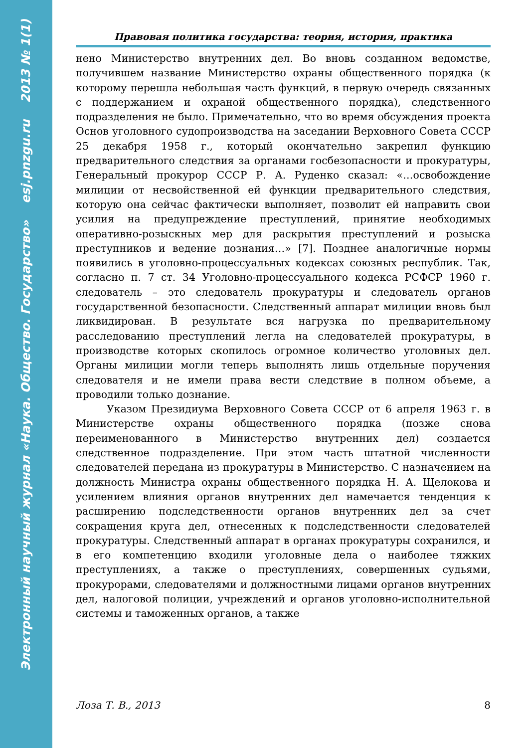Электронный научный журнал «Наука. Общество. Государство» esj.pnzgu.ru 2013 № 1(1)
Правовая политика государства: теория, история, практика
нено Министерство внутренних дел. Во вновь созданном ведомстве, получившем название Министерство охраны общественного порядка (к которому перешла небольшая часть функций, в первую очередь связанных с поддержанием и охраной общественного порядка), следственного подразделения не было. Примечательно, что во время обсуждения проекта Основ уголовного судопроизводства на заседании Верховного Совета СССР 25 декабря 1958 г., который окончательно закрепил функцию предварительного следствия за органами госбезопасности и прокуратуры, Генеральный прокурор СССР Р. А. Руденко сказал: «…освобождение милиции от несвойственной ей функции предварительного следствия, которую она сейчас фактически выполняет, позволит ей направить свои усилия на предупреждение преступлений, принятие необходимых оперативно-розыскных мер для раскрытия преступлений и розыска преступников и ведение дознания…» [7]. Позднее аналогичные нормы появились в уголовно-процессуальных кодексах союзных республик. Так, согласно п. 7 ст. 34 Уголовно-процессуального кодекса РСФСР 1960 г. следователь – это следователь прокуратуры и следователь органов государственной безопасности. Следственный аппарат милиции вновь был ликвидирован. В результате вся нагрузка по предварительному расследованию преступлений легла на следователей прокуратуры, в производстве которых скопилось огромное количество уголовных дел. Органы милиции могли теперь выполнять лишь отдельные поручения следователя и не имели права вести следствие в полном объеме, а проводили только дознание.
Указом Президиума Верховного Совета СССР от 6 апреля 1963 г. в Министерстве охраны общественного порядка (позже снова переименованного в Министерство внутренних дел) создается следственное подразделение. При этом часть штатной численности следователей передана из прокуратуры в Министерство. С назначением на должность Министра охраны общественного порядка Н. А. Щелокова и усилением влияния органов внутренних дел намечается тенденция к расширению подследственности органов внутренних дел за счет сокращения круга дел, отнесенных к подследственности следователей прокуратуры. Следственный аппарат в органах прокуратуры сохранился, и в его компетенцию входили уголовные дела о наиболее тяжких преступлениях, а также о преступлениях, совершенных судьями, прокурорами, следователями и должностными лицами органов внутренних дел, налоговой полиции, учреждений и органов уголовно-исполнительной системы и таможенных органов, а также
Лоза Т. В., 2013 8